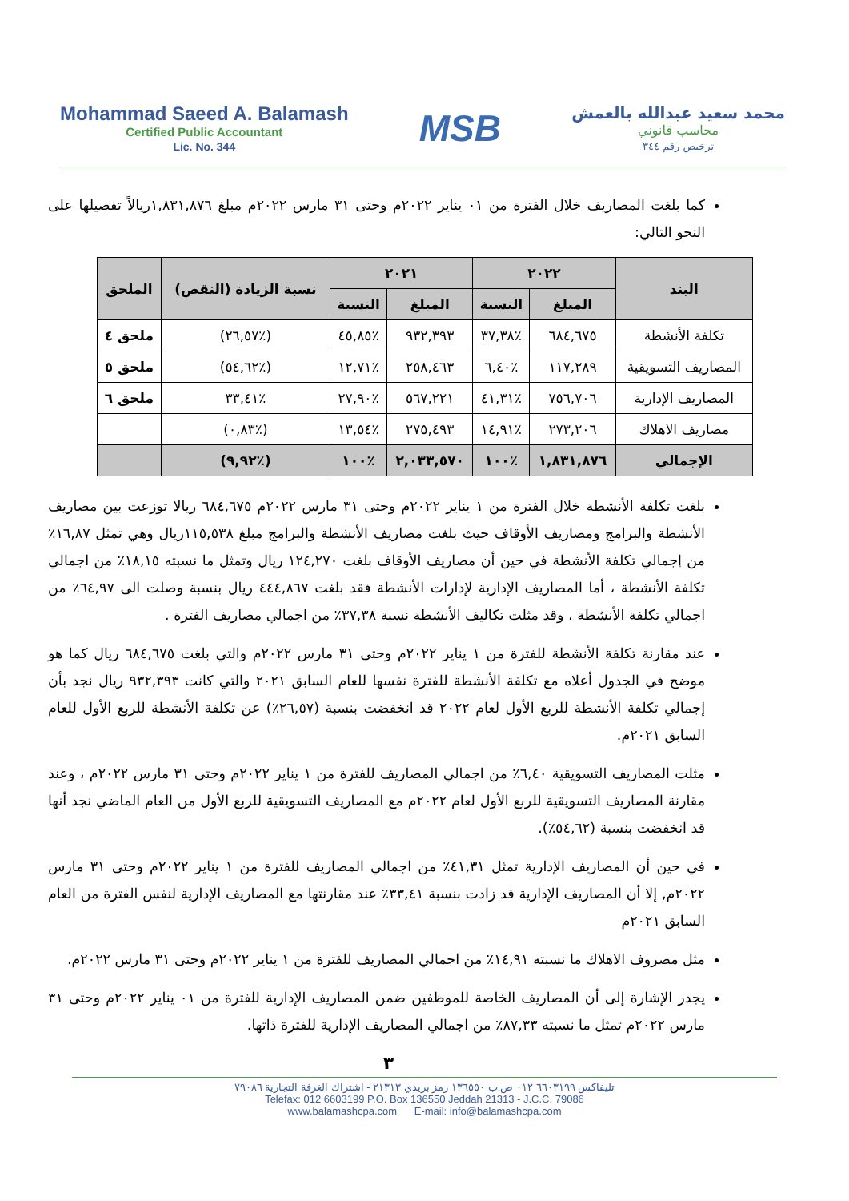Mohammad Saeed A. Balamash
Certified Public Accountant
Lic. No. 344
MSB
محمد سعيد عبدالله بالعمش
محاسب قانوني
ترخيص رقم ٣٤٤
كما بلغت المصاريف خلال الفترة من ٠١ يناير ٢٠٢٢م وحتى ٣١ مارس ٢٠٢٢م مبلغ ١,٨٣١,٨٧٦ريالاً تفصيلها على النحو التالي:
| البند | ٢٠٢٢ | | ٢٠٢١ | | نسبة الزيادة (النقص) | الملحق |
| --- | --- | --- | --- | --- | --- | --- |
| | المبلغ | النسبة | المبلغ | النسبة | | |
| تكلفة الأنشطة | ٦٨٤,٦٧٥ | ٪٣٧,٣٨ | ٩٣٢,٣٩٣ | ٪٤٥,٨٥ | (٪٢٦,٥٧) | ملحق ٤ |
| المصاريف التسويقية | ١١٧,٢٨٩ | ٪٦,٤٠ | ٢٥٨,٤٦٣ | ٪١٢,٧١ | (٪٥٤,٦٢) | ملحق ٥ |
| المصاريف الإدارية | ٧٥٦,٧٠٦ | ٪٤١,٣١ | ٥٦٧,٢٢١ | ٪٢٧,٩٠ | ٪٣٣,٤١ | ملحق ٦ |
| مصاريف الاهلاك | ٢٧٣,٢٠٦ | ٪١٤,٩١ | ٢٧٥,٤٩٣ | ٪١٣,٥٤ | (٪٠,٨٣) | |
| الإجمالي | ١,٨٣١,٨٧٦ | ٪١٠٠ | ٢,٠٣٣,٥٧٠ | ٪١٠٠ | (٪٩,٩٢) | |
بلغت تكلفة الأنشطة خلال الفترة من ١ يناير ٢٠٢٢م وحتى ٣١ مارس ٢٠٢٢م ٦٨٤,٦٧٥ ريالا توزعت بين مصاريف الأنشطة والبرامج ومصاريف الأوقاف حيث بلغت مصاريف الأنشطة والبرامج مبلغ ١١٥,٥٣٨ريال وهي تمثل ١٦,٨٧٪ من إجمالي تكلفة الأنشطة في حين أن مصاريف الأوقاف بلغت ١٢٤,٢٧٠ ريال وتمثل ما نسبته ١٨,١٥٪ من اجمالي تكلفة الأنشطة ، أما المصاريف الإدارية لإدارات الأنشطة فقد بلغت ٤٤٤,٨٦٧ ريال بنسبة وصلت الى ٦٤,٩٧٪ من اجمالي تكلفة الأنشطة ، وقد مثلت تكاليف الأنشطة نسبة ٣٧,٣٨٪ من اجمالي مصاريف الفترة .
عند مقارنة تكلفة الأنشطة للفترة من ١ يناير ٢٠٢٢م وحتى ٣١ مارس ٢٠٢٢م والتي بلغت ٦٨٤,٦٧٥ ريال كما هو موضح في الجدول أعلاه مع تكلفة الأنشطة للفترة نفسها للعام السابق ٢٠٢١ والتي كانت ٩٣٢,٣٩٣ ريال نجد بأن إجمالي تكلفة الأنشطة للربع الأول لعام ٢٠٢٢ قد انخفضت بنسبة (٢٦,٥٧٪) عن تكلفة الأنشطة للربع الأول للعام السابق ٢٠٢١م.
مثلت المصاريف التسويقية ٦,٤٠٪ من اجمالي المصاريف للفترة من ١ يناير ٢٠٢٢م وحتى ٣١ مارس ٢٠٢٢م ، وعند مقارنة المصاريف التسويقية للربع الأول لعام ٢٠٢٢م مع المصاريف التسويقية للربع الأول من العام الماضي نجد أنها قد انخفضت بنسبة (٥٤,٦٢٪).
في حين أن المصاريف الإدارية تمثل ٤١,٣١٪ من اجمالي المصاريف للفترة من ١ يناير ٢٠٢٢م وحتى ٣١ مارس ٢٠٢٢م, إلا أن المصاريف الإدارية قد زادت بنسبة ٣٣,٤١٪ عند مقارنتها مع المصاريف الإدارية لنفس الفترة من العام السابق ٢٠٢١م
مثل مصروف الاهلاك ما نسبته ١٤,٩١٪ من اجمالي المصاريف للفترة من ١ يناير ٢٠٢٢م وحتى ٣١ مارس ٢٠٢٢م.
يجدر الإشارة إلى أن المصاريف الخاصة للموظفين ضمن المصاريف الإدارية للفترة من ٠١ يناير ٢٠٢٢م وحتى ٣١ مارس ٢٠٢٢م تمثل ما نسبته ٨٧,٣٣٪ من اجمالي المصاريف الإدارية للفترة ذاتها.
٣
تليفاكس ٦٦٠٣١٩٩ ٠١٢ ص.ب ١٣٦٥٥٠ رمز بريدي ٢١٣١٣ - اشتراك الغرفة التجارية ٧٩٠٨٦
Telefax: 012 6603199 P.O. Box 136550 Jeddah 21313 - J.C.C. 79086
www.balamashcpa.com E-mail: info@balamashcpa.com